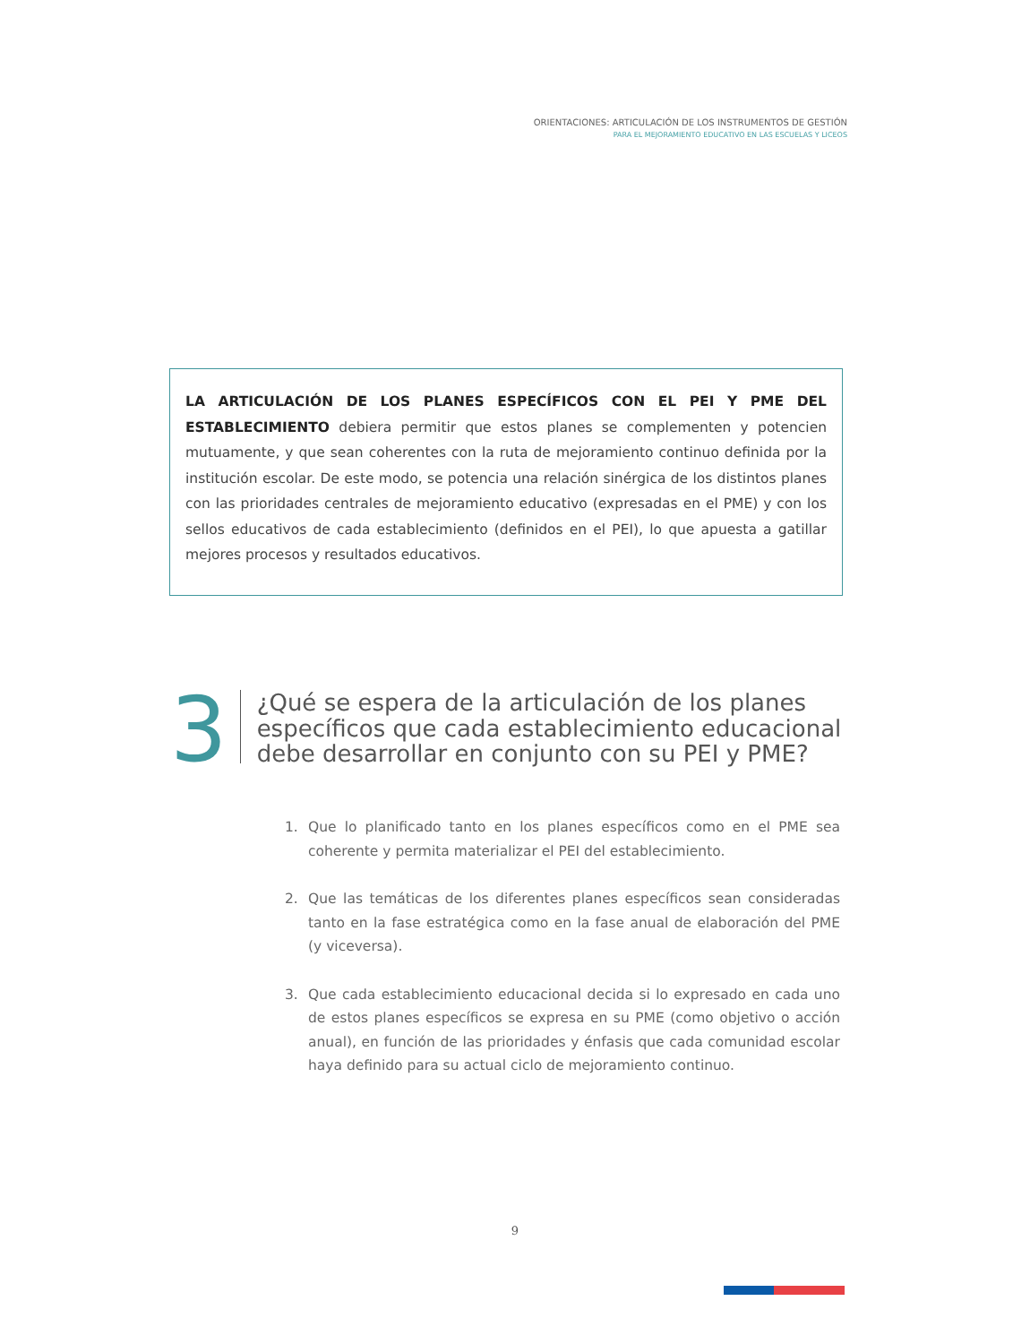ORIENTACIONES: ARTICULACIÓN DE LOS INSTRUMENTOS DE GESTIÓN
PARA EL MEJORAMIENTO EDUCATIVO EN LAS ESCUELAS Y LICEOS
LA ARTICULACIÓN DE LOS PLANES ESPECÍFICOS CON EL PEI Y PME DEL ESTABLECIMIENTO debiera permitir que estos planes se complementen y potencien mutuamente, y que sean coherentes con la ruta de mejoramiento continuo definida por la institución escolar. De este modo, se potencia una relación sinérgica de los distintos planes con las prioridades centrales de mejoramiento educativo (expresadas en el PME) y con los sellos educativos de cada establecimiento (definidos en el PEI), lo que apuesta a gatillar mejores procesos y resultados educativos.
3
¿Qué se espera de la articulación de los planes específicos que cada establecimiento educacional debe desarrollar en conjunto con su PEI y PME?
1. Que lo planificado tanto en los planes específicos como en el PME sea coherente y permita materializar el PEI del establecimiento.
2. Que las temáticas de los diferentes planes específicos sean consideradas tanto en la fase estratégica como en la fase anual de elaboración del PME (y viceversa).
3. Que cada establecimiento educacional decida si lo expresado en cada uno de estos planes específicos se expresa en su PME (como objetivo o acción anual), en función de las prioridades y énfasis que cada comunidad escolar haya definido para su actual ciclo de mejoramiento continuo.
9